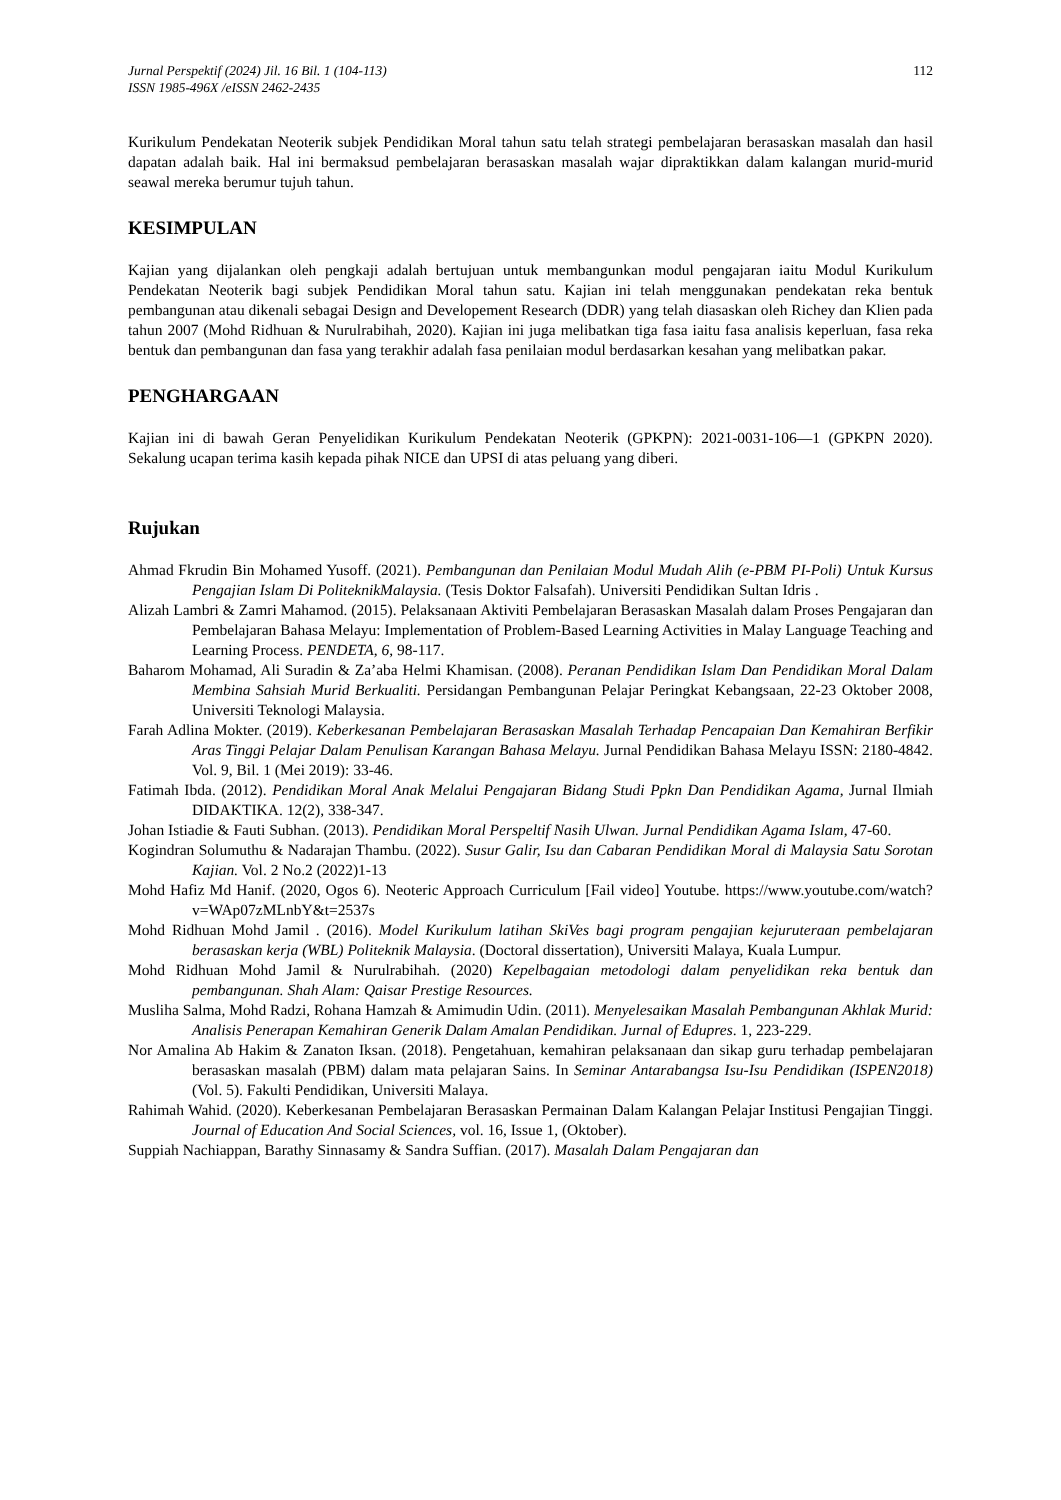Jurnal Perspektif (2024) Jil. 16 Bil. 1 (104-113)
ISSN 1985-496X /eISSN 2462-2435
112
Kurikulum Pendekatan Neoterik subjek Pendidikan Moral tahun satu telah strategi pembelajaran berasaskan masalah dan hasil dapatan adalah baik. Hal ini bermaksud pembelajaran berasaskan masalah wajar dipraktikkan dalam kalangan murid-murid seawal mereka berumur tujuh tahun.
KESIMPULAN
Kajian yang dijalankan oleh pengkaji adalah bertujuan untuk membangunkan modul pengajaran iaitu Modul Kurikulum Pendekatan Neoterik bagi subjek Pendidikan Moral tahun satu. Kajian ini telah menggunakan pendekatan reka bentuk pembangunan atau dikenali sebagai Design and Developement Research (DDR) yang telah diasaskan oleh Richey dan Klien pada tahun 2007 (Mohd Ridhuan & Nurulrabihah, 2020). Kajian ini juga melibatkan tiga fasa iaitu fasa analisis keperluan, fasa reka bentuk dan pembangunan dan fasa yang terakhir adalah fasa penilaian modul berdasarkan kesahan yang melibatkan pakar.
PENGHARGAAN
Kajian ini di bawah Geran Penyelidikan Kurikulum Pendekatan Neoterik (GPKPN): 2021-0031-106—1 (GPKPN 2020). Sekalung ucapan terima kasih kepada pihak NICE dan UPSI di atas peluang yang diberi.
Rujukan
Ahmad Fkrudin Bin Mohamed Yusoff. (2021). Pembangunan dan Penilaian Modul Mudah Alih (e-PBM PI-Poli) Untuk Kursus Pengajian Islam Di PoliteknikMalaysia. (Tesis Doktor Falsafah). Universiti Pendidikan Sultan Idris .
Alizah Lambri & Zamri Mahamod. (2015). Pelaksanaan Aktiviti Pembelajaran Berasaskan Masalah dalam Proses Pengajaran dan Pembelajaran Bahasa Melayu: Implementation of Problem-Based Learning Activities in Malay Language Teaching and Learning Process. PENDETA, 6, 98-117.
Baharom Mohamad, Ali Suradin & Za’aba Helmi Khamisan. (2008). Peranan Pendidikan Islam Dan Pendidikan Moral Dalam Membina Sahsiah Murid Berkualiti. Persidangan Pembangunan Pelajar Peringkat Kebangsaan, 22-23 Oktober 2008, Universiti Teknologi Malaysia.
Farah Adlina Mokter. (2019). Keberkesanan Pembelajaran Berasaskan Masalah Terhadap Pencapaian Dan Kemahiran Berfikir Aras Tinggi Pelajar Dalam Penulisan Karangan Bahasa Melayu. Jurnal Pendidikan Bahasa Melayu ISSN: 2180-4842. Vol. 9, Bil. 1 (Mei 2019): 33-46.
Fatimah Ibda. (2012). Pendidikan Moral Anak Melalui Pengajaran Bidang Studi Ppkn Dan Pendidikan Agama, Jurnal Ilmiah DIDAKTIKA. 12(2), 338-347.
Johan Istiadie & Fauti Subhan. (2013). Pendidikan Moral Perspeltif Nasih Ulwan. Jurnal Pendidikan Agama Islam, 47-60.
Kogindran Solumuthu & Nadarajan Thambu. (2022). Susur Galir, Isu dan Cabaran Pendidikan Moral di Malaysia Satu Sorotan Kajian. Vol. 2 No.2 (2022)1-13
Mohd Hafiz Md Hanif. (2020, Ogos 6). Neoteric Approach Curriculum [Fail video] Youtube. https://www.youtube.com/watch?v=WAp07zMLnbY&t=2537s
Mohd Ridhuan Mohd Jamil . (2016). Model Kurikulum latihan SkiVes bagi program pengajian kejuruteraan pembelajaran berasaskan kerja (WBL) Politeknik Malaysia. (Doctoral dissertation), Universiti Malaya, Kuala Lumpur.
Mohd Ridhuan Mohd Jamil & Nurulrabihah. (2020) Kepelbagaian metodologi dalam penyelidikan reka bentuk dan pembangunan. Shah Alam: Qaisar Prestige Resources.
Musliha Salma, Mohd Radzi, Rohana Hamzah & Amimudin Udin. (2011). Menyelesaikan Masalah Pembangunan Akhlak Murid: Analisis Penerapan Kemahiran Generik Dalam Amalan Pendidikan. Jurnal of Edupres. 1, 223-229.
Nor Amalina Ab Hakim & Zanaton Iksan. (2018). Pengetahuan, kemahiran pelaksanaan dan sikap guru terhadap pembelajaran berasaskan masalah (PBM) dalam mata pelajaran Sains. In Seminar Antarabangsa Isu-Isu Pendidikan (ISPEN2018) (Vol. 5). Fakulti Pendidikan, Universiti Malaya.
Rahimah Wahid. (2020). Keberkesanan Pembelajaran Berasaskan Permainan Dalam Kalangan Pelajar Institusi Pengajian Tinggi. Journal of Education And Social Sciences, vol. 16, Issue 1, (Oktober).
Suppiah Nachiappan, Barathy Sinnasamy & Sandra Suffian. (2017). Masalah Dalam Pengajaran dan